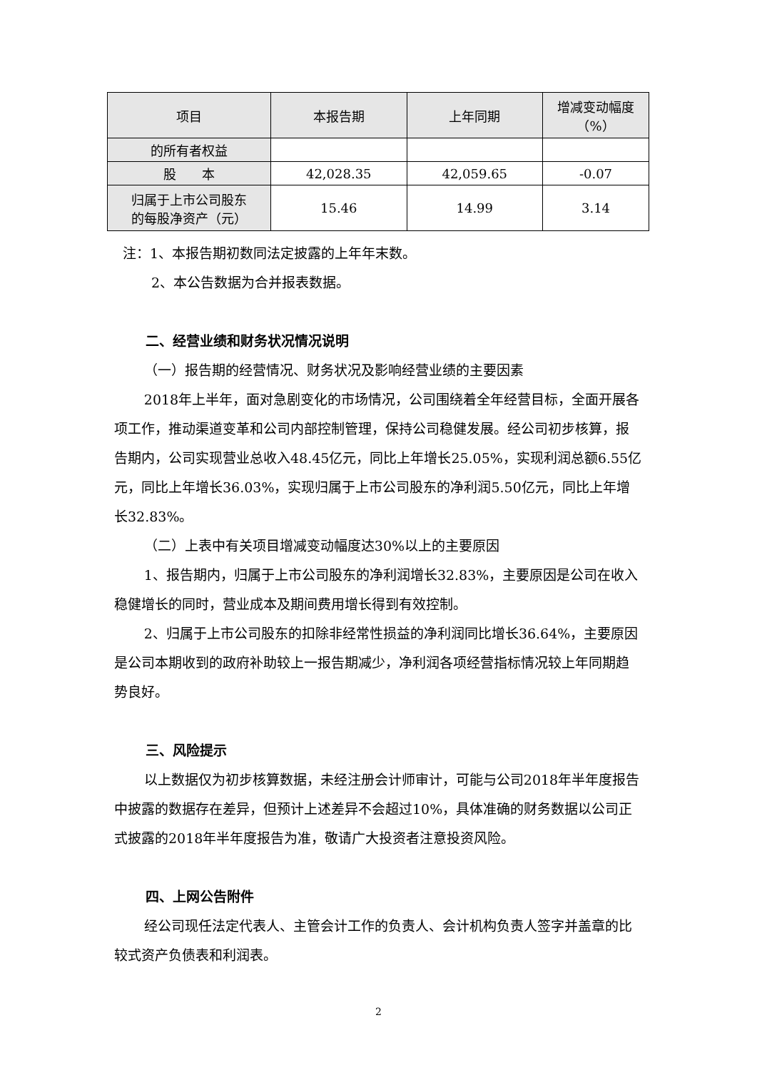| 项目 | 本报告期 | 上年同期 | 增减变动幅度 （%） |
| --- | --- | --- | --- |
| 的所有者权益 | | | |
| 股 本 | 42,028.35 | 42,059.65 | -0.07 |
| 归属于上市公司股东 的每股净资产（元） | 15.46 | 14.99 | 3.14 |
注：1、本报告期初数同法定披露的上年年末数。
2、本公告数据为合并报表数据。
二、经营业绩和财务状况情况说明
（一）报告期的经营情况、财务状况及影响经营业绩的主要因素
2018年上半年，面对急剧变化的市场情况，公司围绕着全年经营目标，全面开展各项工作，推动渠道变革和公司内部控制管理，保持公司稳健发展。经公司初步核算，报告期内，公司实现营业总收入48.45亿元，同比上年增长25.05%，实现利润总额6.55亿元，同比上年增长36.03%，实现归属于上市公司股东的净利润5.50亿元，同比上年增长32.83%。
（二）上表中有关项目增减变动幅度达30%以上的主要原因
1、报告期内，归属于上市公司股东的净利润增长32.83%，主要原因是公司在收入稳健增长的同时，营业成本及期间费用增长得到有效控制。
2、归属于上市公司股东的扣除非经常性损益的净利润同比增长36.64%，主要原因是公司本期收到的政府补助较上一报告期减少，净利润各项经营指标情况较上年同期趋势良好。
三、风险提示
以上数据仅为初步核算数据，未经注册会计师审计，可能与公司2018年半年度报告中披露的数据存在差异，但预计上述差异不会超过10%，具体准确的财务数据以公司正式披露的2018年半年度报告为准，敬请广大投资者注意投资风险。
四、上网公告附件
经公司现任法定代表人、主管会计工作的负责人、会计机构负责人签字并盖章的比较式资产负债表和利润表。
2